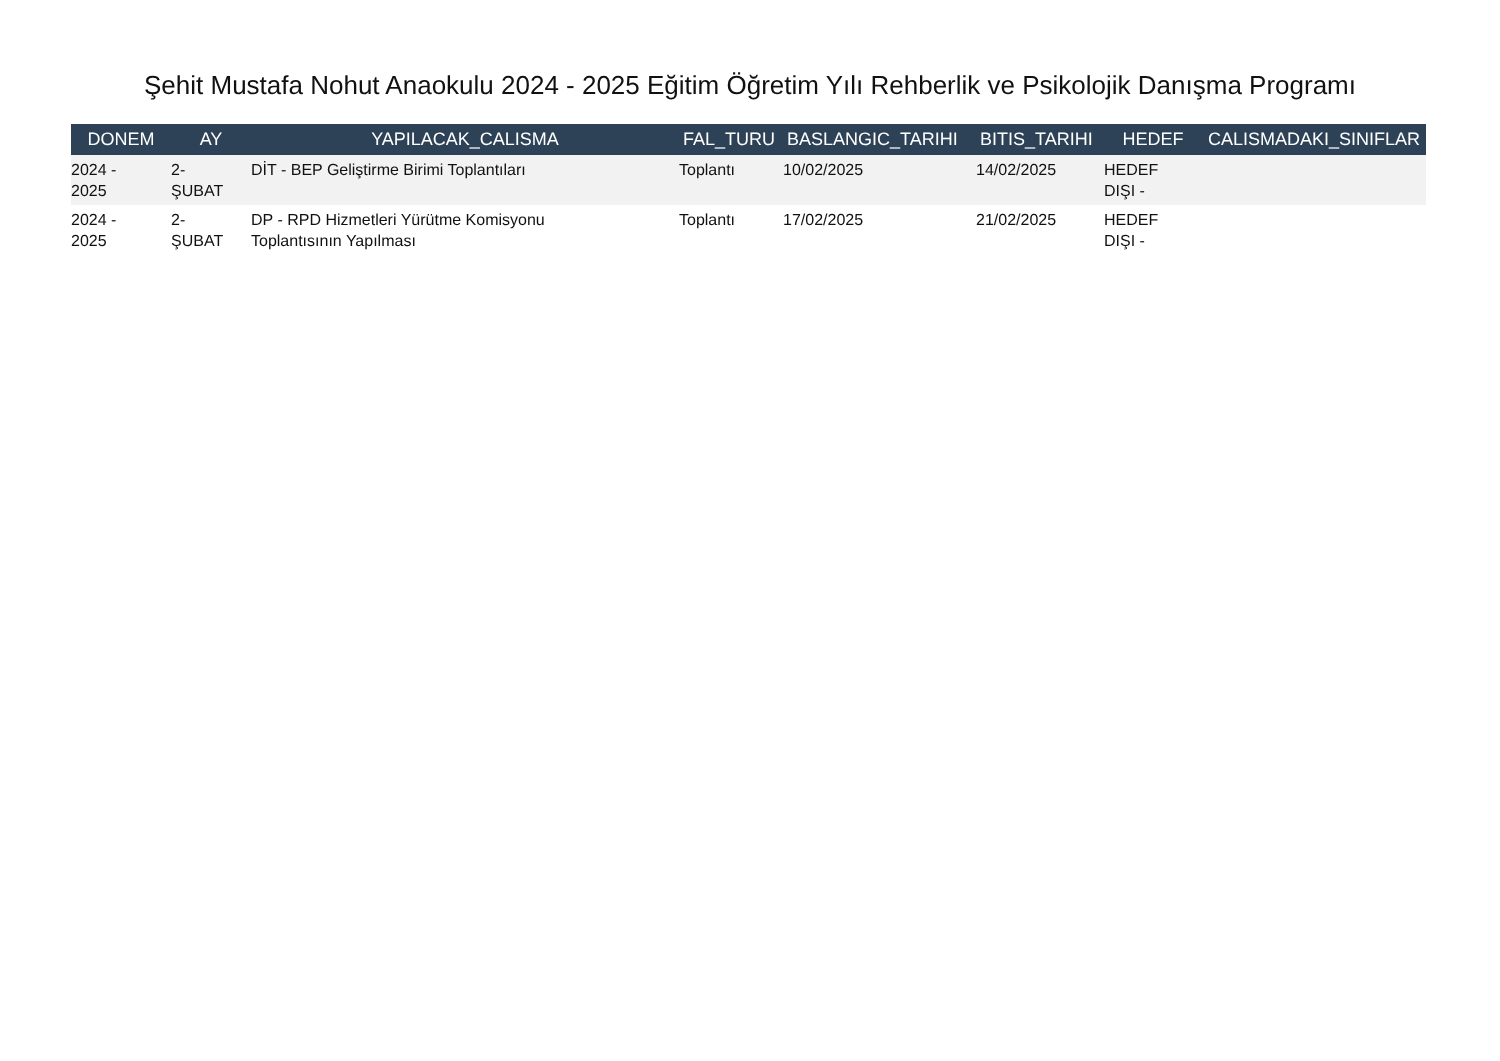Şehit Mustafa Nohut Anaokulu 2024 - 2025 Eğitim Öğretim Yılı Rehberlik ve Psikolojik Danışma Programı
| DONEM | AY | YAPILACAK_CALISMA | FAL_TURU | BASLANGIC_TARIHI | BITIS_TARIHI | HEDEF | CALISMADAKI_SINIFLAR |
| --- | --- | --- | --- | --- | --- | --- | --- |
| 2024 - 2025 | 2- ŞUBAT | DİT - BEP Geliştirme Birimi Toplantıları | Toplantı | 10/02/2025 | 14/02/2025 | HEDEF DIŞI - | |
| 2024 - 2025 | 2- ŞUBAT | DP - RPD Hizmetleri Yürütme Komisyonu Toplantısının Yapılması | Toplantı | 17/02/2025 | 21/02/2025 | HEDEF DIŞI - | |